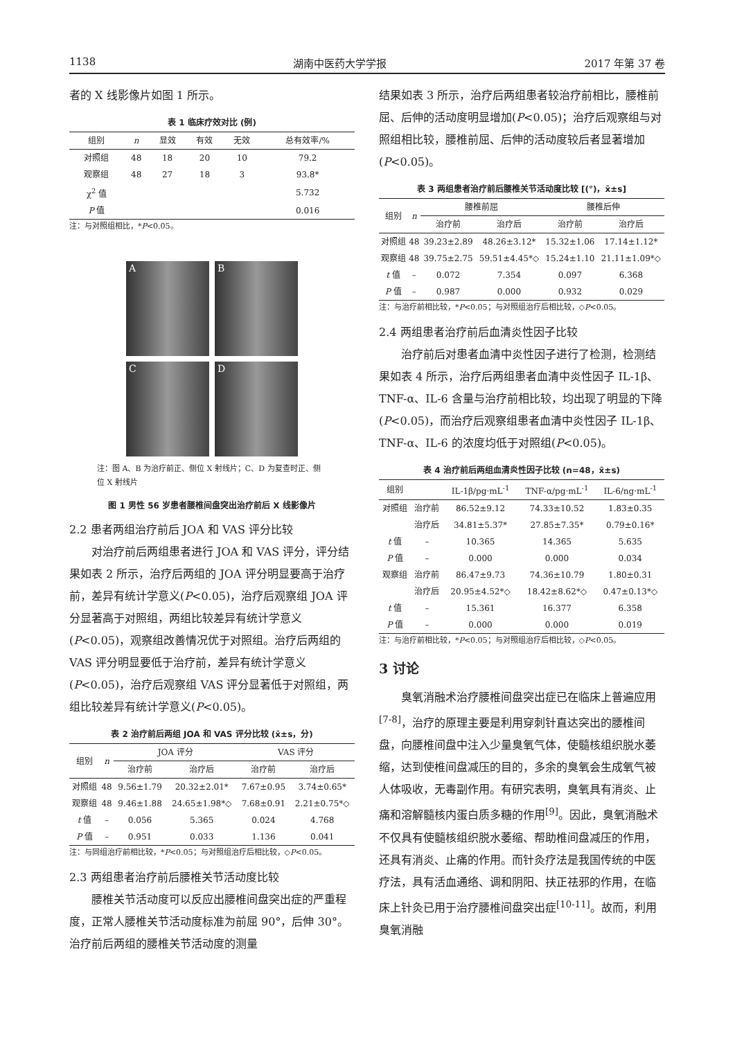1138 湖南中医药大学学报 2017 年第 37 卷
者的 X 线影像片如图 1 所示。
表 1 临床疗效对比 (例)
| 组别 | n | 显效 | 有效 | 无效 | 总有效率/% |
| --- | --- | --- | --- | --- | --- |
| 对照组 | 48 | 18 | 20 | 10 | 79.2 |
| 观察组 | 48 | 27 | 18 | 3 | 93.8* |
| χ<sup>2</sup> 值 | | | | | 5.732 |
| P 值 | | | | | 0.016 |
注：与对照组相比，*P<0.05。
A
B
C
D
注：图 A、B 为治疗前正、侧位 X 射线片；C、D 为复查时正、侧位 X 射线片
图 1 男性 56 岁患者腰椎间盘突出治疗前后 X 线影像片
2.2 患者两组治疗前后 JOA 和 VAS 评分比较
对治疗前后两组患者进行 JOA 和 VAS 评分，评分结果如表 2 所示，治疗后两组的 JOA 评分明显要高于治疗前，差异有统计学意义(P<0.05)，治疗后观察组 JOA 评分显著高于对照组，两组比较差异有统计学意义(P<0.05)，观察组改善情况优于对照组。治疗后两组的 VAS 评分明显要低于治疗前，差异有统计学意义(P<0.05)，治疗后观察组 VAS 评分显著低于对照组，两组比较差异有统计学意义(P<0.05)。
表 2 治疗前后两组 JOA 和 VAS 评分比较 (x̄±s，分)
| 组别 | n | JOA 评分 | | VAS 评分 | |
| --- | --- | --- | --- | --- | --- |
| | | 治疗前 | 治疗后 | 治疗前 | 治疗后 |
| 对照组 | 48 | 9.56±1.79 | 20.32±2.01* | 7.67±0.95 | 3.74±0.65* |
| 观察组 | 48 | 9.46±1.88 | 24.65±1.98*◇ | 7.68±0.91 | 2.21±0.75*◇ |
| t 值 | – | 0.056 | 5.365 | 0.024 | 4.768 |
| P 值 | – | 0.951 | 0.033 | 1.136 | 0.041 |
注：与同组治疗前相比较，*P<0.05；与对照组治疗后相比较，◇P<0.05。
2.3 两组患者治疗前后腰椎关节活动度比较
腰椎关节活动度可以反应出腰椎间盘突出症的严重程度，正常人腰椎关节活动度标准为前屈 90°，后伸 30°。治疗前后两组的腰椎关节活动度的测量
结果如表 3 所示，治疗后两组患者较治疗前相比，腰椎前屈、后伸的活动度明显增加(P<0.05)；治疗后观察组与对照组相比较，腰椎前屈、后伸的活动度较后者显著增加(P<0.05)。
表 3 两组患者治疗前后腰椎关节活动度比较 [(°)，x̄±s]
| 组别 | n | 腰椎前屈 | | 腰椎后伸 | |
| --- | --- | --- | --- | --- | --- |
| | | 治疗前 | 治疗后 | 治疗前 | 治疗后 |
| 对照组 | 48 | 39.23±2.89 | 48.26±3.12* | 15.32±1.06 | 17.14±1.12* |
| 观察组 | 48 | 39.75±2.75 | 59.51±4.45*◇ | 15.24±1.10 | 21.11±1.09*◇ |
| t 值 | – | 0.072 | 7.354 | 0.097 | 6.368 |
| P 值 | – | 0.987 | 0.000 | 0.932 | 0.029 |
注：与治疗前相比较，*P<0.05；与对照组治疗后相比较，◇P<0.05。
2.4 两组患者治疗前后血清炎性因子比较
治疗前后对患者血清中炎性因子进行了检测，检测结果如表 4 所示，治疗后两组患者血清中炎性因子 IL-1β、TNF-α、IL-6 含量与治疗前相比较，均出现了明显的下降(P<0.05)，而治疗后观察组患者血清中炎性因子 IL-1β、TNF-α、IL-6 的浓度均低于对照组(P<0.05)。
表 4 治疗前后两组血清炎性因子比较 (n=48，x̄±s)
| 组别 | | IL-1β/pg·mL<sup>-1</sup> | TNF-α/pg·mL<sup>-1</sup> | IL-6/ng·mL<sup>-1</sup> |
| --- | --- | --- | --- | --- |
| 对照组 | 治疗前 | 86.52±9.12 | 74.33±10.52 | 1.83±0.35 |
| | 治疗后 | 34.81±5.37* | 27.85±7.35* | 0.79±0.16* |
| t 值 | – | 10.365 | 14.365 | 5.635 |
| P 值 | – | 0.000 | 0.000 | 0.034 |
| 观察组 | 治疗前 | 86.47±9.73 | 74.36±10.79 | 1.80±0.31 |
| | 治疗后 | 20.95±4.52*◇ | 18.42±8.62*◇ | 0.47±0.13*◇ |
| t 值 | – | 15.361 | 16.377 | 6.358 |
| P 值 | – | 0.000 | 0.000 | 0.019 |
注：与治疗前相比较，*P<0.05；与对照组治疗后相比较，◇P<0.05。
3 讨论
臭氧消融术治疗腰椎间盘突出症已在临床上普遍应用<sup>[7-8]</sup>，治疗的原理主要是利用穿刺针直达突出的腰椎间盘，向腰椎间盘中注入少量臭氧气体，使髓核组织脱水萎缩，达到使椎间盘减压的目的，多余的臭氧会生成氧气被人体吸收，无毒副作用。有研究表明，臭氧具有消炎、止痛和溶解髓核内蛋白质多糖的作用<sup>[9]</sup>。因此，臭氧消融术不仅具有使髓核组织脱水萎缩、帮助椎间盘减压的作用，还具有消炎、止痛的作用。而针灸疗法是我国传统的中医疗法，具有活血通络、调和阴阳、扶正祛邪的作用，在临床上针灸已用于治疗腰椎间盘突出症<sup>[10-11]</sup>。故而，利用臭氧消融